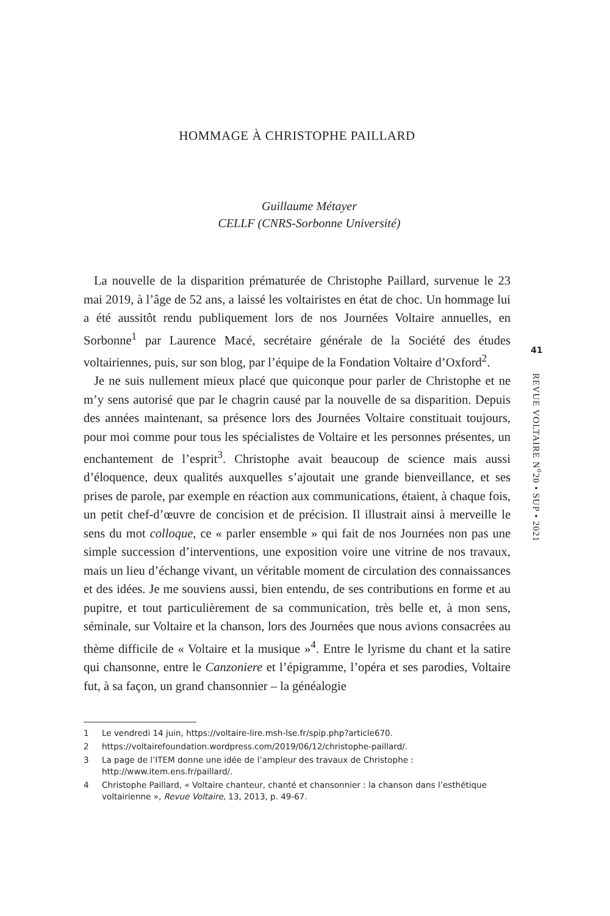HOMMAGE À CHRISTOPHE PAILLARD
Guillaume Métayer
CELLF (CNRS-Sorbonne Université)
La nouvelle de la disparition prématurée de Christophe Paillard, survenue le 23 mai 2019, à l’âge de 52 ans, a laissé les voltairistes en état de choc. Un hommage lui a été aussitôt rendu publiquement lors de nos Journées Voltaire annuelles, en Sorbonne<sup>1</sup> par Laurence Macé, secrétaire générale de la Société des études voltairiennes, puis, sur son blog, par l’équipe de la Fondation Voltaire d’Oxford<sup>2</sup>.
Je ne suis nullement mieux placé que quiconque pour parler de Christophe et ne m’y sens autorisé que par le chagrin causé par la nouvelle de sa disparition. Depuis des années maintenant, sa présence lors des Journées Voltaire constituait toujours, pour moi comme pour tous les spécialistes de Voltaire et les personnes présentes, un enchantement de l’esprit<sup>3</sup>. Christophe avait beaucoup de science mais aussi d’éloquence, deux qualités auxquelles s’ajoutait une grande bienveillance, et ses prises de parole, par exemple en réaction aux communications, étaient, à chaque fois, un petit chef-d’œuvre de concision et de précision. Il illustrait ainsi à merveille le sens du mot colloque, ce « parler ensemble » qui fait de nos Journées non pas une simple succession d’interventions, une exposition voire une vitrine de nos travaux, mais un lieu d’échange vivant, un véritable moment de circulation des connaissances et des idées. Je me souviens aussi, bien entendu, de ses contributions en forme et au pupitre, et tout particulièrement de sa communication, très belle et, à mon sens, séminale, sur Voltaire et la chanson, lors des Journées que nous avions consacrées au thème difficile de « Voltaire et la musique »<sup>4</sup>. Entre le lyrisme du chant et la satire qui chansonne, entre le Canzoniere et l’épigramme, l’opéra et ses parodies, Voltaire fut, à sa façon, un grand chansonnier – la généalogie
1 Le vendredi 14 juin, https://voltaire-lire.msh-lse.fr/spip.php?article670.
2 https://voltairefoundation.wordpress.com/2019/06/12/christophe-paillard/.
3 La page de l’ITEM donne une idée de l’ampleur des travaux de Christophe : http://www.item.ens.fr/paillard/.
4 Christophe Paillard, « Voltaire chanteur, chanté et chansonnier : la chanson dans l’esthétique voltairienne », Revue Voltaire, 13, 2013, p. 49-67.
41
REVUE VOLTAIRE N<sup>o</sup>20 • SUP • 2021